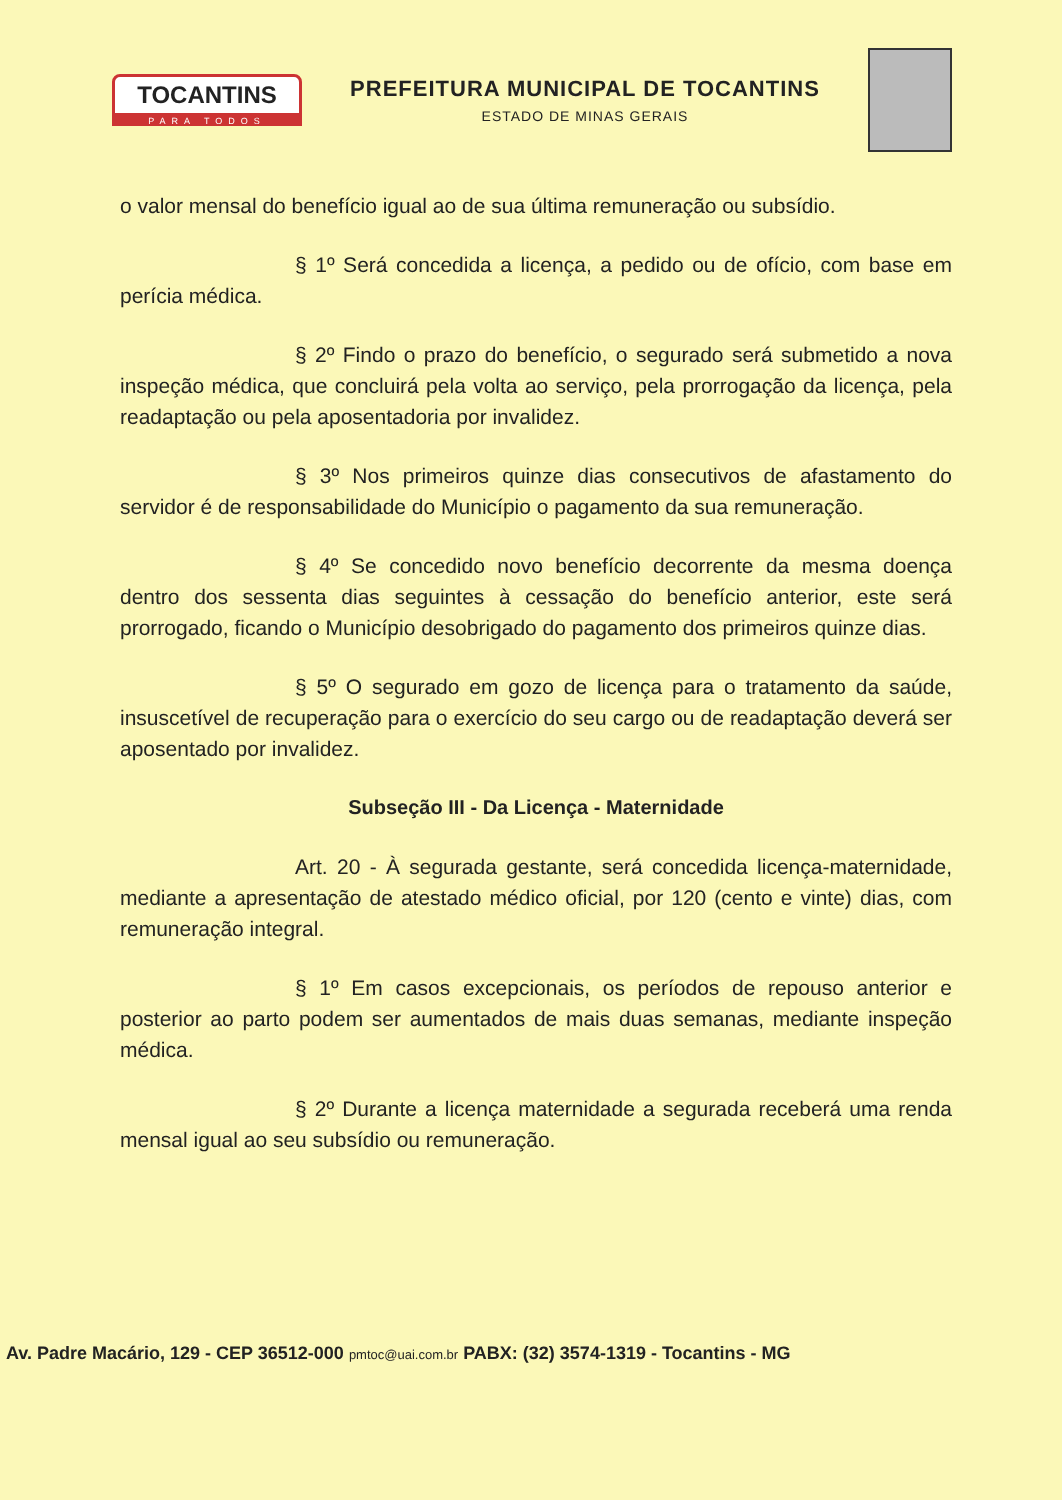TOCANTINS
PARA TODOS
PREFEITURA MUNICIPAL DE TOCANTINS
ESTADO DE MINAS GERAIS
o valor mensal do benefício igual ao de sua última remuneração ou subsídio.
§ 1º Será concedida a licença, a pedido ou de ofício, com base em perícia médica.
§ 2º Findo o prazo do benefício, o segurado será submetido a nova inspeção médica, que concluirá pela volta ao serviço, pela prorrogação da licença, pela readaptação ou pela aposentadoria por invalidez.
§ 3º Nos primeiros quinze dias consecutivos de afastamento do servidor é de responsabilidade do Município o pagamento da sua remuneração.
§ 4º Se concedido novo benefício decorrente da mesma doença dentro dos sessenta dias seguintes à cessação do benefício anterior, este será prorrogado, ficando o Município desobrigado do pagamento dos primeiros quinze dias.
§ 5º O segurado em gozo de licença para o tratamento da saúde, insuscetível de recuperação para o exercício do seu cargo ou de readaptação deverá ser aposentado por invalidez.
Subseção III - Da Licença - Maternidade
Art. 20 - À segurada gestante, será concedida licença-maternidade, mediante a apresentação de atestado médico oficial, por 120 (cento e vinte) dias, com remuneração integral.
§ 1º Em casos excepcionais, os períodos de repouso anterior e posterior ao parto podem ser aumentados de mais duas semanas, mediante inspeção médica.
§ 2º Durante a licença maternidade a segurada receberá uma renda mensal igual ao seu subsídio ou remuneração.
Av. Padre Macário, 129 - CEP 36512-000 pmtoc@uai.com.br PABX: (32) 3574-1319 - Tocantins - MG